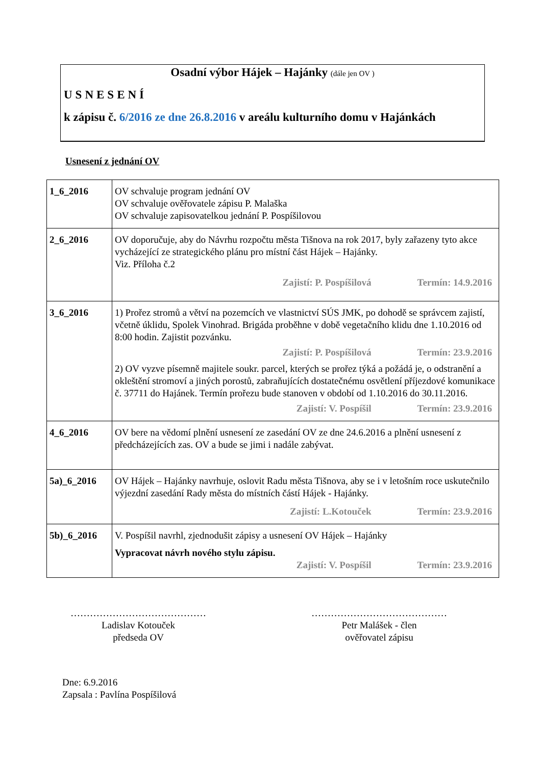Osadní výbor Hájek – Hajánky (dále jen OV )
USNESENÍ
k zápisu č. 6/2016 ze dne 26.8.2016 v areálu kulturního domu v Hajánkách
Usnesení z jednání OV
| 1_6_2016 | OV schvaluje program jednání OV OV schvaluje ověřovatele zápisu P. Malaška OV schvaluje zapisovatelkou jednání P. Pospíšilovou |
| 2_6_2016 | OV doporučuje, aby do Návrhu rozpočtu města Tišnova na rok 2017, byly zařazeny tyto akce vycházející ze strategického plánu pro místní část Hájek – Hajánky. Viz. Příloha č.2 Zajistí: P. Pospíšilová Termín: 14.9.2016 |
| 3_6_2016 | 1) Prořez stromů a větví na pozemcích ve vlastnictví SÚS JMK, po dohodě se správcem zajistí, včetně úklidu, Spolek Vinohrad. Brigáda proběhne v době vegetačního klidu dne 1.10.2016 od 8:00 hodin. Zajistit pozvánku. Zajistí: P. Pospíšilová Termín: 23.9.2016 2) OV vyzve písemně majitele soukr. parcel, kterých se prořez týká a požádá je, o odstranění a okleštění stromoví a jiných porostů, zabraňujících dostatečnému osvětlení příjezdové komunikace č. 37711 do Hajánek. Termín prořezu bude stanoven v období od 1.10.2016 do 30.11.2016. Zajistí: V. Pospíšil Termín: 23.9.2016 |
| 4_6_2016 | OV bere na vědomí plnění usnesení ze zasedání OV ze dne 24.6.2016 a plnění usnesení z předcházejících zas. OV a bude se jimi i nadále zabývat. |
| 5a)_6_2016 | OV Hájek – Hajánky navrhuje, oslovit Radu města Tišnova, aby se i v letošním roce uskutečnilo výjezdní zasedání Rady města do místních částí Hájek - Hajánky. Zajistí: L.Kotouček Termín: 23.9.2016 |
| 5b)_6_2016 | V. Pospíšil navrhl, zjednodušit zápisy a usnesení OV Hájek – Hajánky Vypracovat návrh nového stylu zápisu. Zajistí: V. Pospíšil Termín: 23.9.2016 |
……………………………………
Ladislav Kotouček
předseda OV
……………………………………
Petr Malášek - člen
ověřovatel zápisu
Dne: 6.9.2016
Zapsala : Pavlína Pospíšilová